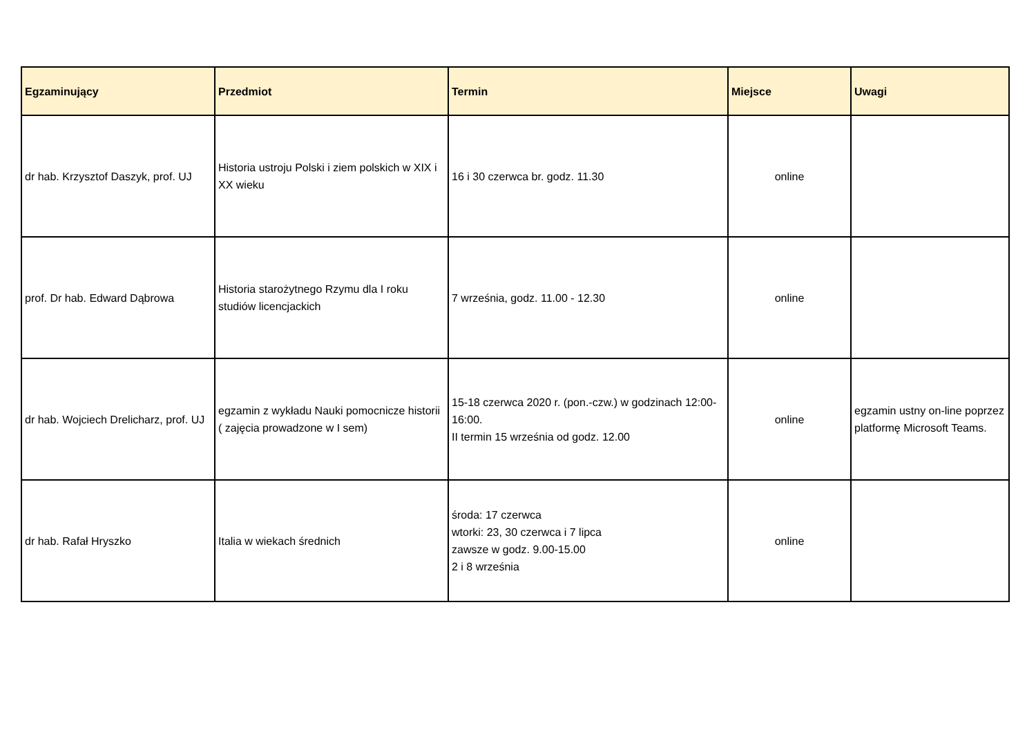| Egzaminujący | Przedmiot | Termin | Miejsce | Uwagi |
| --- | --- | --- | --- | --- |
| dr hab. Krzysztof Daszyk, prof. UJ | Historia ustroju Polski i ziem polskich w XIX i XX wieku | 16 i 30 czerwca br. godz. 11.30 | online | |
| prof. Dr hab. Edward Dąbrowa | Historia starożytnego Rzymu dla I roku studiów licencjackich | 7 września, godz. 11.00 - 12.30 | online | |
| dr hab. Wojciech Drelicharz, prof. UJ | egzamin z wykładu Nauki pomocnicze historii ( zajęcia prowadzone w I sem) | 15-18 czerwca 2020 r. (pon.-czw.) w godzinach 12:00-16:00. II termin 15 września od godz. 12.00 | online | egzamin ustny on-line poprzez platformę Microsoft Teams. |
| dr hab. Rafał Hryszko | Italia w wiekach średnich | środa: 17 czerwca wtorki: 23, 30 czerwca i 7 lipca zawsze w godz. 9.00-15.00 2 i 8 września | online | |